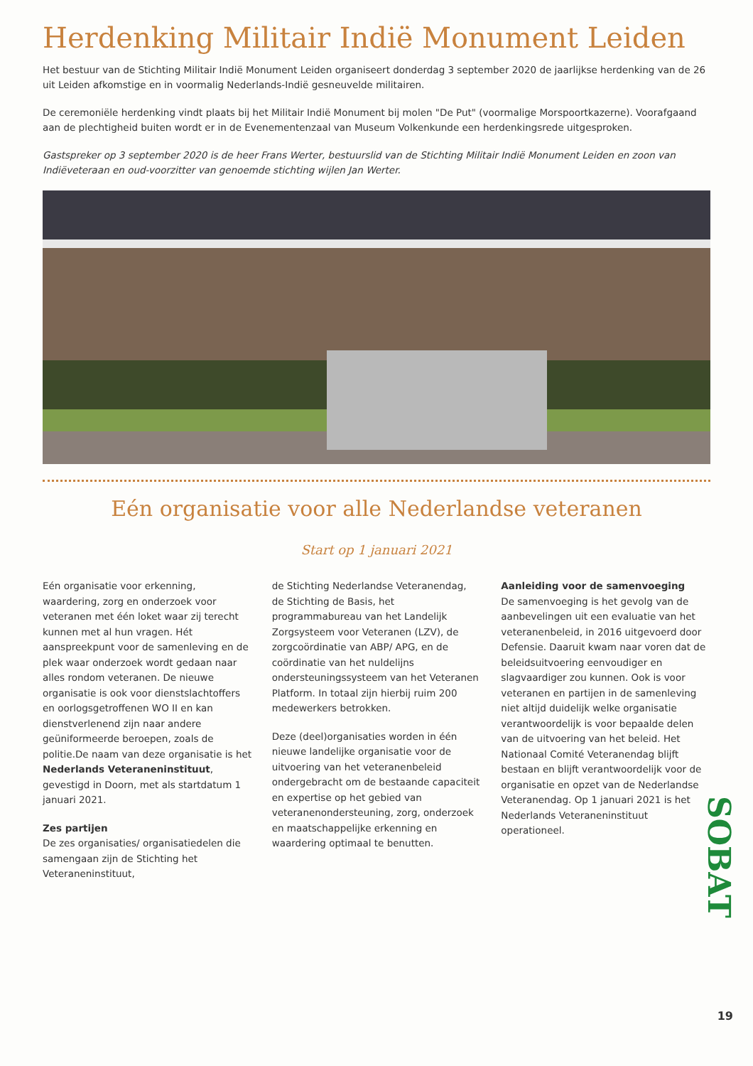Herdenking Militair Indië Monument Leiden
Het bestuur van de Stichting Militair Indië Monument Leiden organiseert donderdag 3 september 2020 de jaarlijkse herdenking van de 26 uit Leiden afkomstige en in voormalig Nederlands-Indië gesneuvelde militairen.
De ceremoniële herdenking vindt plaats bij het Militair Indië Monument bij molen "De Put" (voormalige Morspoortkazerne). Voorafgaand aan de plechtigheid buiten wordt er in de Evenementenzaal van Museum Volkenkunde een herdenkingsrede uitgesproken.
Gastspreker op 3 september 2020 is de heer Frans Werter, bestuurslid van de Stichting Militair Indië Monument Leiden en zoon van Indiëveteraan en oud-voorzitter van genoemde stichting wijlen Jan Werter.
Eén organisatie voor alle Nederlandse veteranen
Start op 1 januari 2021
Eén organisatie voor erkenning, waardering, zorg en onderzoek voor veteranen met één loket waar zij terecht kunnen met al hun vragen. Hét aanspreekpunt voor de samenleving en de plek waar onderzoek wordt gedaan naar alles rondom veteranen. De nieuwe organisatie is ook voor dienstslachtoffers en oorlogsgetroffenen WO II en kan dienstverlenend zijn naar andere geüniformeerde beroepen, zoals de politie.De naam van deze organisatie is het Nederlands Veteraneninstituut, gevestigd in Doorn, met als startdatum 1 januari 2021.
Zes partijen
De zes organisaties/ organisatiedelen die samengaan zijn de Stichting het Veteraneninstituut,
de Stichting Nederlandse Veteranendag, de Stichting de Basis, het programmabureau van het Landelijk Zorgsysteem voor Veteranen (LZV), de zorgcoördinatie van ABP/ APG, en de coördinatie van het nuldelijns ondersteuningssysteem van het Veteranen Platform. In totaal zijn hierbij ruim 200 medewerkers betrokken.
Deze (deel)organisaties worden in één nieuwe landelijke organisatie voor de uitvoering van het veteranenbeleid ondergebracht om de bestaande capaciteit en expertise op het gebied van veteranenondersteuning, zorg, onderzoek en maatschappelijke erkenning en waardering optimaal te benutten.
Aanleiding voor de samenvoeging
De samenvoeging is het gevolg van de aanbevelingen uit een evaluatie van het veteranenbeleid, in 2016 uitgevoerd door Defensie. Daaruit kwam naar voren dat de beleidsuitvoering eenvoudiger en slagvaardiger zou kunnen. Ook is voor veteranen en partijen in de samenleving niet altijd duidelijk welke organisatie verantwoordelijk is voor bepaalde delen van de uitvoering van het beleid. Het Nationaal Comité Veteranendag blijft bestaan en blijft verantwoordelijk voor de organisatie en opzet van de Nederlandse Veteranendag. Op 1 januari 2021 is het Nederlands Veteraneninstituut operationeel.
SOBAT
19